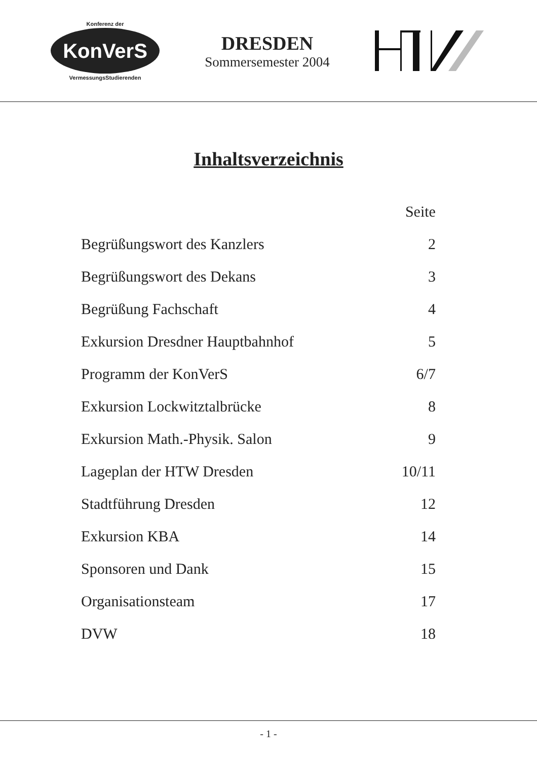Konferenz der
KonVerS
VermessungsStudierenden
DRESDEN
Sommersemester 2004
Inhaltsverzeichnis
| | Seite |
| --- | --- |
| Begrüßungswort des Kanzlers | 2 |
| Begrüßungswort des Dekans | 3 |
| Begrüßung Fachschaft | 4 |
| Exkursion Dresdner Hauptbahnhof | 5 |
| Programm der KonVerS | 6/7 |
| Exkursion Lockwitztalbrücke | 8 |
| Exkursion Math.-Physik. Salon | 9 |
| Lageplan der HTW Dresden | 10/11 |
| Stadtführung Dresden | 12 |
| Exkursion KBA | 14 |
| Sponsoren und Dank | 15 |
| Organisationsteam | 17 |
| DVW | 18 |
- 1 -